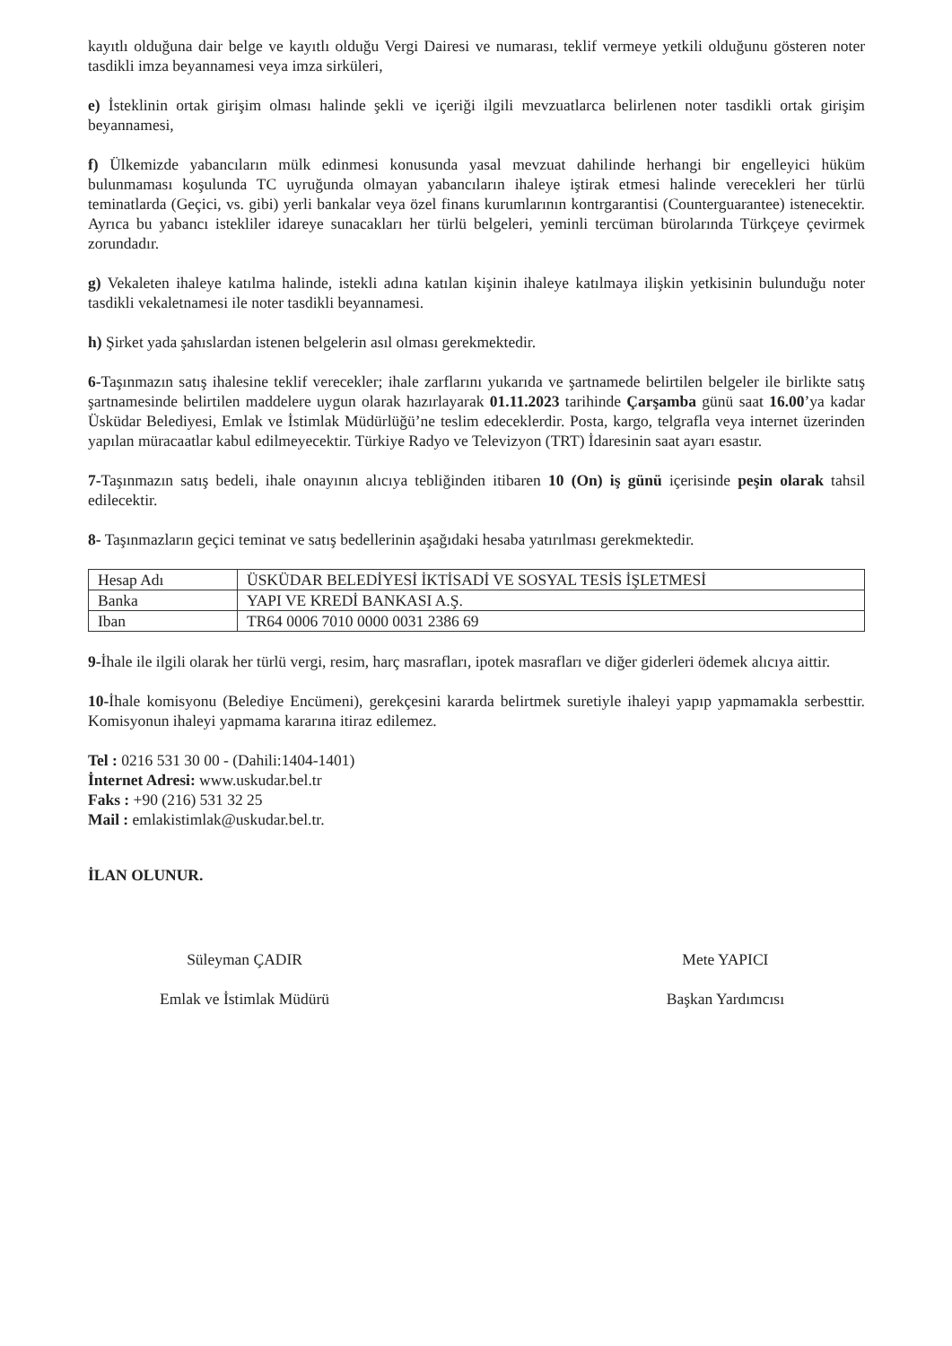kayıtlı olduğuna dair belge ve kayıtlı olduğu Vergi Dairesi ve numarası, teklif vermeye yetkili olduğunu gösteren noter tasdikli imza beyannamesi veya imza sirküleri,
e) İsteklinin ortak girişim olması halinde şekli ve içeriği ilgili mevzuatlarca belirlenen noter tasdikli ortak girişim beyannamesi,
f) Ülkemizde yabancıların mülk edinmesi konusunda yasal mevzuat dahilinde herhangi bir engelleyici hüküm bulunmaması koşulunda TC uyruğunda olmayan yabancıların ihaleye iştirak etmesi halinde verecekleri her türlü teminatlarda (Geçici, vs. gibi) yerli bankalar veya özel finans kurumlarının kontrgarantisi (Counterguarantee) istenecektir. Ayrıca bu yabancı istekliler idareye sunacakları her türlü belgeleri, yeminli tercüman bürolarında Türkçeye çevirmek zorundadır.
g) Vekaleten ihaleye katılma halinde, istekli adına katılan kişinin ihaleye katılmaya ilişkin yetkisinin bulunduğu noter tasdikli vekaletnamesi ile noter tasdikli beyannamesi.
h) Şirket yada şahıslardan istenen belgelerin asıl olması gerekmektedir.
6-Taşınmazın satış ihalesine teklif verecekler; ihale zarflarını yukarıda ve şartnamede belirtilen belgeler ile birlikte satış şartnamesinde belirtilen maddelere uygun olarak hazırlayarak 01.11.2023 tarihinde Çarşamba günü saat 16.00’ya kadar Üsküdar Belediyesi, Emlak ve İstimlak Müdürlüğü’ne teslim edeceklerdir. Posta, kargo, telgrafla veya internet üzerinden yapılan müracaatlar kabul edilmeyecektir. Türkiye Radyo ve Televizyon (TRT) İdaresinin saat ayarı esastır.
7-Taşınmazın satış bedeli, ihale onayının alıcıya tebliğinden itibaren 10 (On) iş günü içerisinde peşin olarak tahsil edilecektir.
8- Taşınmazların geçici teminat ve satış bedellerinin aşağıdaki hesaba yatırılması gerekmektedir.
| Hesap Adı | ÜSKÜDAR BELEDİYESİ İKTİSADİ VE SOSYAL TESİS İŞLETMESİ |
| Banka | YAPI VE KREDİ BANKASI A.Ş. |
| Iban | TR64 0006 7010 0000 0031 2386 69 |
9-İhale ile ilgili olarak her türlü vergi, resim, harç masrafları, ipotek masrafları ve diğer giderleri ödemek alıcıya aittir.
10-İhale komisyonu (Belediye Encümeni), gerekçesini kararda belirtmek suretiyle ihaleyi yapıp yapmamakla serbesttir. Komisyonun ihaleyi yapmama kararına itiraz edilemez.
Tel : 0216 531 30 00 - (Dahili:1404-1401)
İnternet Adresi: www.uskudar.bel.tr
Faks : +90 (216) 531 32 25
Mail : emlakistimlak@uskudar.bel.tr.
İLAN OLUNUR.
Süleyman ÇADIR
Emlak ve İstimlak Müdürü
Mete YAPICI
Başkan Yardımcısı